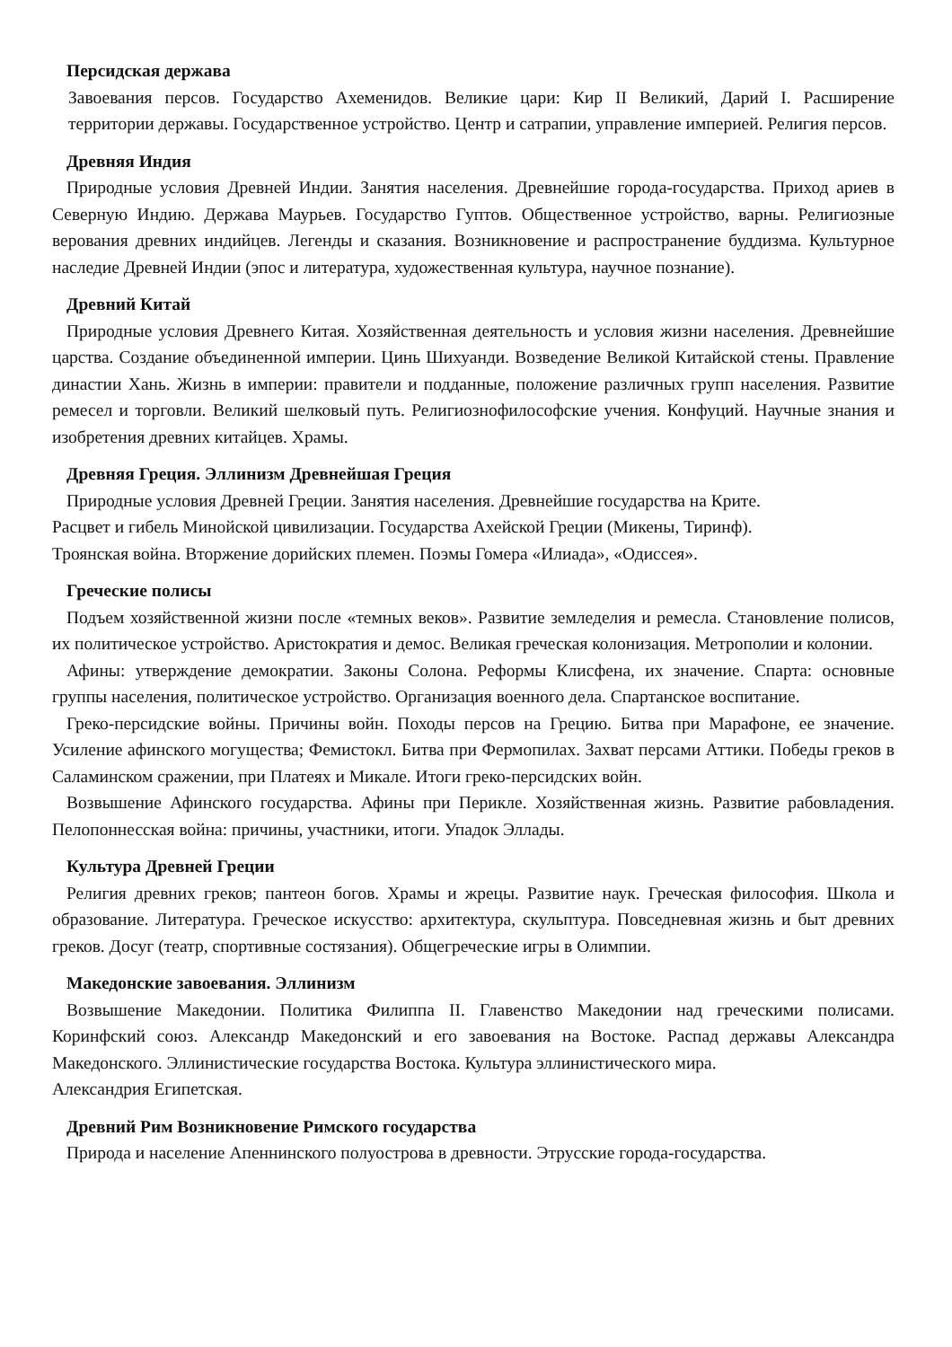Персидская держава
Завоевания персов. Государство Ахеменидов. Великие цари: Кир II Великий, Дарий I. Расширение территории державы. Государственное устройство. Центр и сатрапии, управление империей. Религия персов.
Древняя Индия
Природные условия Древней Индии. Занятия населения. Древнейшие города-государства. Приход ариев в Северную Индию. Держава Маурьев. Государство Гуптов. Общественное устройство, варны. Религиозные верования древних индийцев. Легенды и сказания. Возникновение и распространение буддизма. Культурное наследие Древней Индии (эпос и литература, художественная культура, научное познание).
Древний Китай
Природные условия Древнего Китая. Хозяйственная деятельность и условия жизни населения. Древнейшие царства. Создание объединенной империи. Цинь Шихуанди. Возведение Великой Китайской стены. Правление династии Хань. Жизнь в империи: правители и подданные, положение различных групп населения. Развитие ремесел и торговли. Великий шелковый путь. Религиознофилософские учения. Конфуций. Научные знания и изобретения древних китайцев. Храмы.
Древняя Греция. Эллинизм Древнейшая Греция
Природные условия Древней Греции. Занятия населения. Древнейшие государства на Крите.
Расцвет и гибель Минойской цивилизации. Государства Ахейской Греции (Микены, Тиринф).
Троянская война. Вторжение дорийских племен. Поэмы Гомера «Илиада», «Одиссея».
Греческие полисы
Подъем хозяйственной жизни после «темных веков». Развитие земледелия и ремесла. Становление полисов, их политическое устройство. Аристократия и демос. Великая греческая колонизация. Метрополии и колонии.
Афины: утверждение демократии. Законы Солона. Реформы Клисфена, их значение. Спарта: основные группы населения, политическое устройство. Организация военного дела. Спартанское воспитание.
Греко-персидские войны. Причины войн. Походы персов на Грецию. Битва при Марафоне, ее значение. Усиление афинского могущества; Фемистокл. Битва при Фермопилах. Захват персами Аттики. Победы греков в Саламинском сражении, при Платеях и Микале. Итоги греко-персидских войн.
Возвышение Афинского государства. Афины при Перикле. Хозяйственная жизнь. Развитие рабовладения. Пелопоннесская война: причины, участники, итоги. Упадок Эллады.
Культура Древней Греции
Религия древних греков; пантеон богов. Храмы и жрецы. Развитие наук. Греческая философия. Школа и образование. Литература. Греческое искусство: архитектура, скульптура. Повседневная жизнь и быт древних греков. Досуг (театр, спортивные состязания). Общегреческие игры в Олимпии.
Македонские завоевания. Эллинизм
Возвышение Македонии. Политика Филиппа II. Главенство Македонии над греческими полисами. Коринфский союз. Александр Македонский и его завоевания на Востоке. Распад державы Александра Македонского. Эллинистические государства Востока. Культура эллинистического мира.
Александрия Египетская.
Древний Рим Возникновение Римского государства
Природа и население Апеннинского полуострова в древности. Этрусские города-государства.